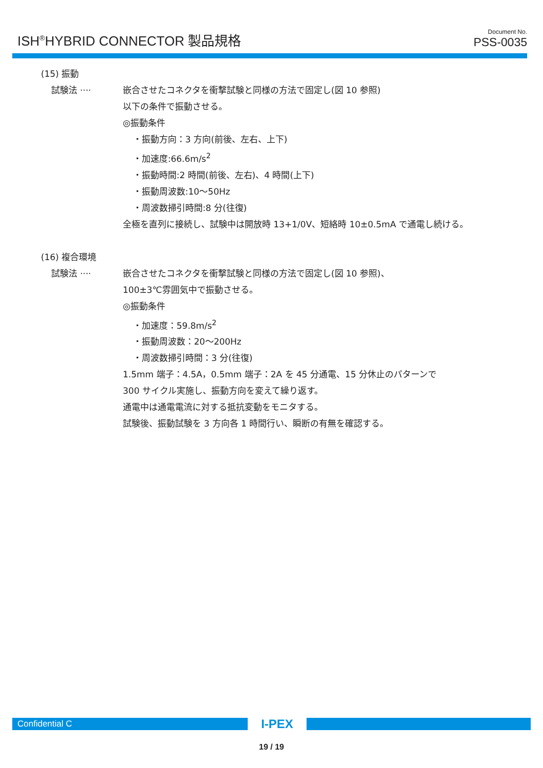ISH<sup>®</sup>HYBRID CONNECTOR 製品規格
Document No.
PSS-0035
(15) 振動
試験法 ···· 嵌合させたコネクタを衝撃試験と同様の方法で固定し(図 10 参照)
以下の条件で振動させる。
◎振動条件
・振動方向：3 方向(前後、左右、上下)
・加速度:66.6m/s<sup>2</sup>
・振動時間:2 時間(前後、左右)、4 時間(上下)
・振動周波数:10～50Hz
・周波数掃引時間:8 分(往復)
全極を直列に接続し、試験中は開放時 13+1/0V、短絡時 10±0.5mA で通電し続ける。
(16) 複合環境
試験法 ···· 嵌合させたコネクタを衝撃試験と同様の方法で固定し(図 10 参照)、
100±3℃雰囲気中で振動させる。
◎振動条件
・加速度：59.8m/s<sup>2</sup>
・振動周波数：20～200Hz
・周波数掃引時間：3 分(往復)
1.5mm 端子：4.5A，0.5mm 端子：2A を 45 分通電、15 分休止のパターンで
300 サイクル実施し、振動方向を変えて繰り返す。
通電中は通電電流に対する抵抗変動をモニタする。
試験後、振動試験を 3 方向各 1 時間行い、瞬断の有無を確認する。
Confidential C
I-PEX
19 / 19